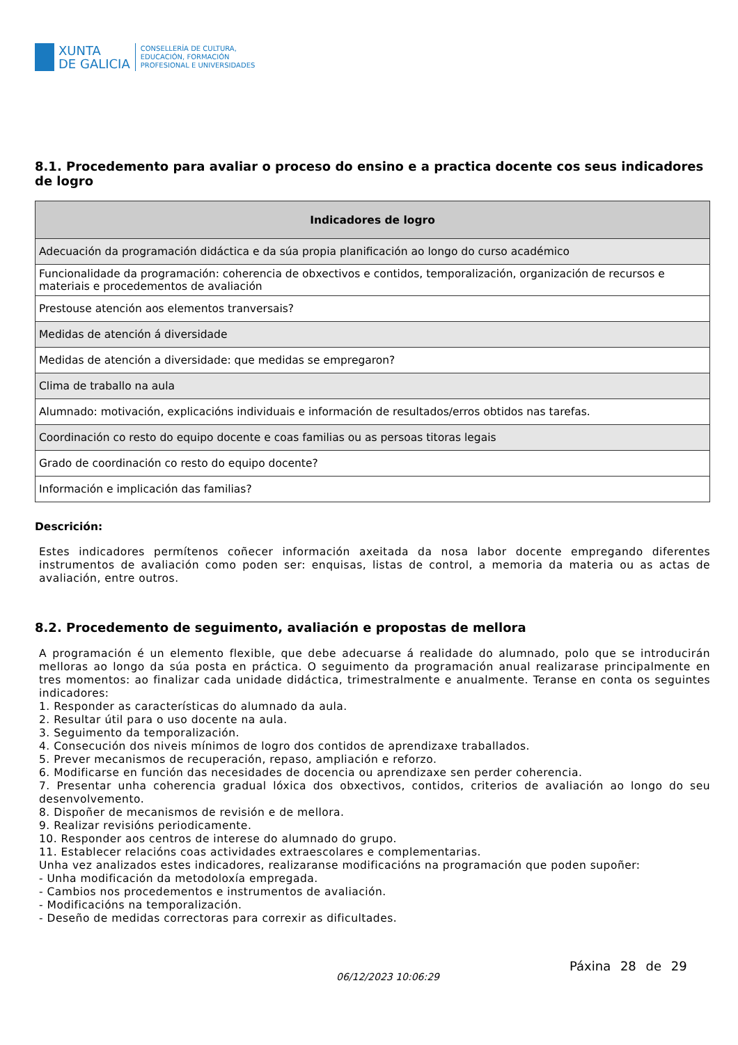XUNTA
DE GALICIA
CONSELLERÍA DE CULTURA,
EDUCACIÓN, FORMACIÓN
PROFESIONAL E UNIVERSIDADES
8.1. Procedemento para avaliar o proceso do ensino e a practica docente cos seus indicadores de logro
| Indicadores de logro |
| --- |
| Adecuación da programación didáctica e da súa propia planificación ao longo do curso académico |
| Funcionalidade da programación: coherencia de obxectivos e contidos, temporalización, organización de recursos e materiais e procedementos de avaliación |
| Prestouse atención aos elementos tranversais? |
| Medidas de atención á diversidade |
| Medidas de atención a diversidade: que medidas se empregaron? |
| Clima de traballo na aula |
| Alumnado: motivación, explicacións individuais e información de resultados/erros obtidos nas tarefas. |
| Coordinación co resto do equipo docente e coas familias ou as persoas titoras legais |
| Grado de coordinación co resto do equipo docente? |
| Información e implicación das familias? |
Descrición:
Estes indicadores permítenos coñecer información axeitada da nosa labor docente empregando diferentes instrumentos de avaliación como poden ser: enquisas, listas de control, a memoria da materia ou as actas de avaliación, entre outros.
8.2. Procedemento de seguimento, avaliación e propostas de mellora
A programación é un elemento flexible, que debe adecuarse á realidade do alumnado, polo que se introducirán melloras ao longo da súa posta en práctica. O seguimento da programación anual realizarase principalmente en tres momentos: ao finalizar cada unidade didáctica, trimestralmente e anualmente. Teranse en conta os seguintes indicadores:
1. Responder as características do alumnado da aula.
2. Resultar útil para o uso docente na aula.
3. Seguimento da temporalización.
4. Consecución dos niveis mínimos de logro dos contidos de aprendizaxe traballados.
5. Prever mecanismos de recuperación, repaso, ampliación e reforzo.
6. Modificarse en función das necesidades de docencia ou aprendizaxe sen perder coherencia.
7. Presentar unha coherencia gradual lóxica dos obxectivos, contidos, criterios de avaliación ao longo do seu desenvolvemento.
8. Dispoñer de mecanismos de revisión e de mellora.
9. Realizar revisións periodicamente.
10. Responder aos centros de interese do alumnado do grupo.
11. Establecer relacións coas actividades extraescolares e complementarias.
Unha vez analizados estes indicadores, realizaranse modificacións na programación que poden supoñer:
- Unha modificación da metodoloxía empregada.
- Cambios nos procedementos e instrumentos de avaliación.
- Modificacións na temporalización.
- Deseño de medidas correctoras para correxir as dificultades.
06/12/2023 10:06:29
Páxina 28 de 29